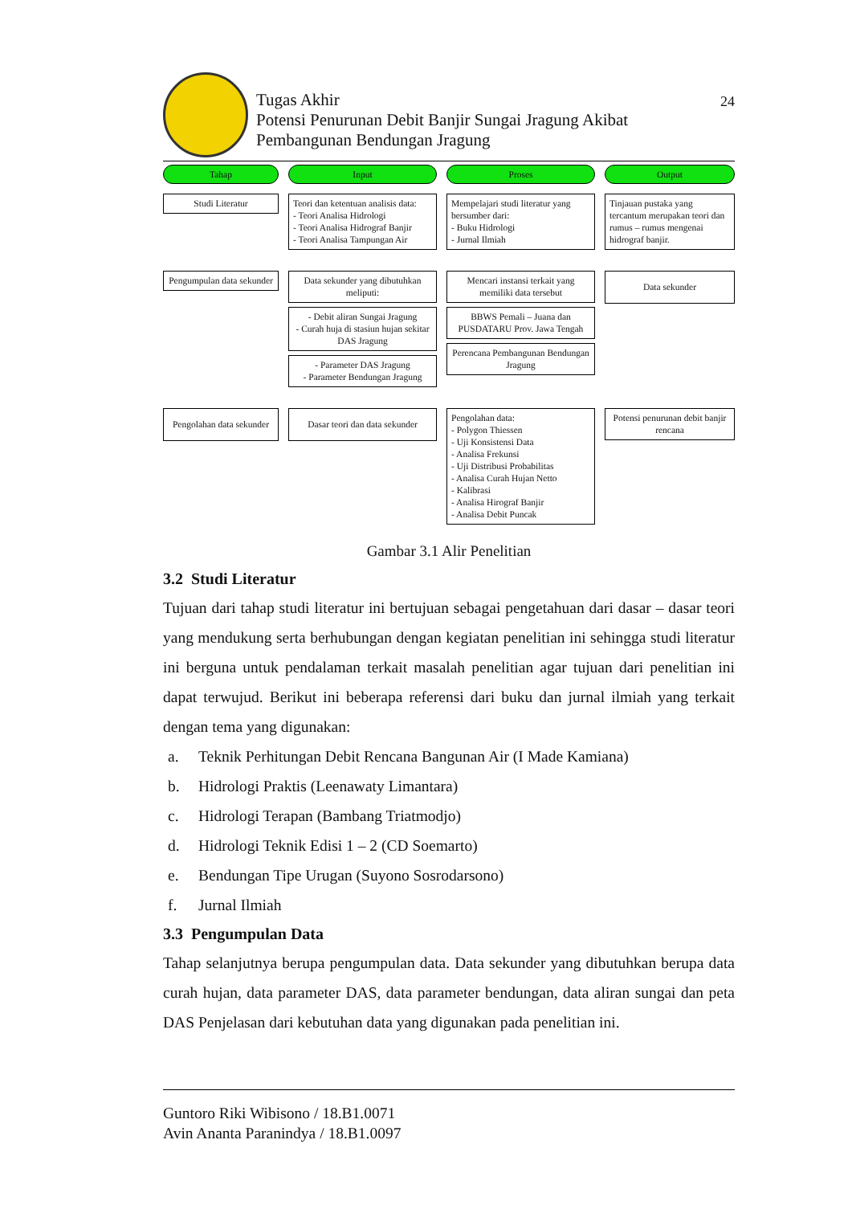Tugas Akhir
Potensi Penurunan Debit Banjir Sungai Jragung Akibat
Pembangunan Bendungan Jragung
24
Tahap
Input
Proses
Output
Studi Literatur
Teori dan ketentuan analisis data:
- Teori Analisa Hidrologi
- Teori Analisa Hidrograf Banjir
- Teori Analisa Tampungan Air
Mempelajari studi literatur yang bersumber dari:
- Buku Hidrologi
- Jurnal Ilmiah
Tinjauan pustaka yang tercantum merupakan teori dan rumus – rumus mengenai hidrograf banjir.
Pengumpulan data sekunder
Data sekunder yang dibutuhkan meliputi:
- Debit aliran Sungai Jragung
- Curah huja di stasiun hujan sekitar DAS Jragung
- Parameter DAS Jragung
- Parameter Bendungan Jragung
Mencari instansi terkait yang memiliki data tersebut
BBWS Pemali – Juana dan PUSDATARU Prov. Jawa Tengah
Perencana Pembangunan Bendungan Jragung
Data sekunder
Pengolahan data sekunder
Dasar teori dan data sekunder
Pengolahan data:
- Polygon Thiessen
- Uji Konsistensi Data
- Analisa Frekunsi
- Uji Distribusi Probabilitas
- Analisa Curah Hujan Netto
- Kalibrasi
- Analisa Hirograf Banjir
- Analisa Debit Puncak
Potensi penurunan debit banjir rencana
Gambar 3.1 Alir Penelitian
3.2 Studi Literatur
Tujuan dari tahap studi literatur ini bertujuan sebagai pengetahuan dari dasar – dasar teori yang mendukung serta berhubungan dengan kegiatan penelitian ini sehingga studi literatur ini berguna untuk pendalaman terkait masalah penelitian agar tujuan dari penelitian ini dapat terwujud. Berikut ini beberapa referensi dari buku dan jurnal ilmiah yang terkait dengan tema yang digunakan:
a. Teknik Perhitungan Debit Rencana Bangunan Air (I Made Kamiana)
b. Hidrologi Praktis (Leenawaty Limantara)
c. Hidrologi Terapan (Bambang Triatmodjo)
d. Hidrologi Teknik Edisi 1 – 2 (CD Soemarto)
e. Bendungan Tipe Urugan (Suyono Sosrodarsono)
f. Jurnal Ilmiah
3.3 Pengumpulan Data
Tahap selanjutnya berupa pengumpulan data. Data sekunder yang dibutuhkan berupa data curah hujan, data parameter DAS, data parameter bendungan, data aliran sungai dan peta DAS Penjelasan dari kebutuhan data yang digunakan pada penelitian ini.
Guntoro Riki Wibisono / 18.B1.0071
Avin Ananta Paranindya / 18.B1.0097